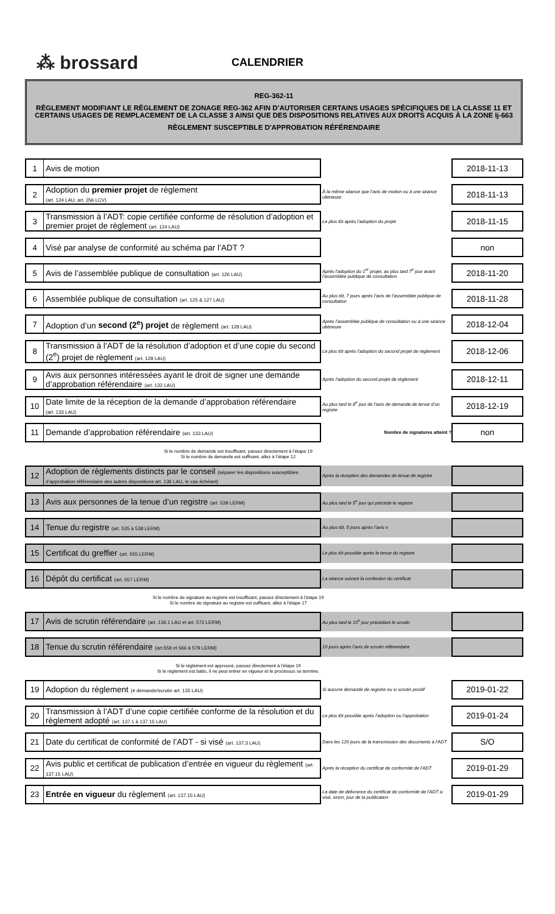⁂ brossard
CALENDRIER
REG-362-11
RÈGLEMENT MODIFIANT LE RÈGLEMENT DE ZONAGE REG-362 AFIN D’AUTORISER CERTAINS USAGES SPÉCIFIQUES DE LA CLASSE 11 ET CERTAINS USAGES DE REMPLACEMENT DE LA CLASSE 3 AINSI QUE DES DISPOSITIONS RELATIVES AUX DROITS ACQUIS À LA ZONE Ij-663
RÈGLEMENT SUSCEPTIBLE D'APPROBATION RÉFÉRENDAIRE
| 1 | Avis de motion | | 2018-11-13 |
| 2 | Adoption du premier projet de règlement (art. 124 LAU, art. 356 LCV) | À la même séance que l’avis de motion ou à une séance ultérieure | 2018-11-13 |
| 3 | Transmission à l’ADT: copie certifiée conforme de résolution d’adoption et premier projet de règlement (art. 124 LAU) | Le plus tôt après l’adoption du projet | 2018-11-15 |
| 4 | Visé par analyse de conformité au schéma par l’ADT ? | | non |
| 5 | Avis de l’assemblée publique de consultation (art. 126 LAU) | Après l’adoption du 1<sup>er</sup> projet, au plus tard 7<sup>e</sup> jour avant l’assemblée publique de consultation | 2018-11-20 |
| 6 | Assemblée publique de consultation (art. 125 & 127 LAU) | Au plus tôt, 7 jours après l’avis de l’assemblée publique de consultation | 2018-11-28 |
| 7 | Adoption d’un second (2<sup>e</sup>) projet de règlement (art. 128 LAU) | Après l’assemblée publique de consultation ou à une séance ultérieure | 2018-12-04 |
| 8 | Transmission à l’ADT de la résolution d’adoption et d’une copie du second (2<sup>e</sup>) projet de règlement (art. 128 LAU) | Le plus tôt après l’adoption du second projet de règlement | 2018-12-06 |
| 9 | Avis aux personnes intéressées ayant le droit de signer une demande d’approbation référendaire (art. 132 LAU) | Après l’adoption du second projet de règlement | 2018-12-11 |
| 10 | Date limite de la réception de la demande d’approbation référendaire (art. 133 LAU) | Au plus tard le 8<sup>e</sup> jour de l’avis de demande de tenue d’un registre | 2018-12-19 |
| 11 | Demande d’approbation référendaire (art. 133 LAU) | Nombre de signatures atteint ? | non |
| Si le nombre de demande est insuffisant, passez directement à l’étape 19 Si le nombre de demande est suffisant, allez à l’étape 12 | | | |
| 12 | Adoption de règlements distincts par le conseil (séparer les dispositions susceptibles d’approbation référendaire des autres dispositions art. 136 LAU, le cas échéant) | Après la réception des demandes de tenue de registre | |
| 13 | Avis aux personnes de la tenue d’un registre (art. 539 LERM) | Au plus tard le 5<sup>e</sup> jour qui précède le registre | |
| 14 | Tenue du registre (art. 535 à 538 LERM) | Au plus tôt, 5 jours après l’avis n | |
| 15 | Certificat du greffier (art. 555 LERM) | Le plus tôt possible après la tenue du registre | |
| 16 | Dépôt du certificat (art. 557 LERM) | La séance suivant la confection du certificat | |
| Si le nombre de signature au registre est insuffisant, passez directement à l’étape 19 Si le nombre de signature au registre est suffisant, allez à l’étape 17 | | | |
| 17 | Avis de scrutin référendaire (art. 136.1 LAU et art. 572 LERM) | Au plus tard le 10<sup>e</sup> jour précédant le scrutin | |
| 18 | Tenue du scrutin référendaire (art.558 et 566 à 579 LERM) | 10 jours après l’avis de scrutin référendaire | |
| Si le règlement est approuvé, passez directement à l’étape 19 Si le règlement est battu, il ne peut entrer en vigueur et le processus se termine. | | | |
| 19 | Adoption du règlement (≠ demande/scrutin art. 135 LAU) | Si aucune demande de registre ou si scrutin positif | 2019-01-22 |
| 20 | Transmission à l’ADT d’une copie certifiée conforme de la résolution et du règlement adopté (art. 137.1 à 137.15 LAU) | Le plus tôt possible après l’adoption ou l’approbation | 2019-01-24 |
| 21 | Date du certificat de conformité de l’ADT - si visé (art. 137.3 LAU) | Dans les 120 jours de la transmission des documents à l’ADT | S/O |
| 22 | Avis public et certificat de publication d’entrée en vigueur du règlement (art. 137.15 LAU) | Après la réception du certificat de conformité de l’ADT | 2019-01-29 |
| 23 | Entrée en vigueur du règlement (art. 137.15 LAU) | La date de délivrance du certificat de conformité de l’ADT si visé, sinon, jour de la publication | 2019-01-29 |